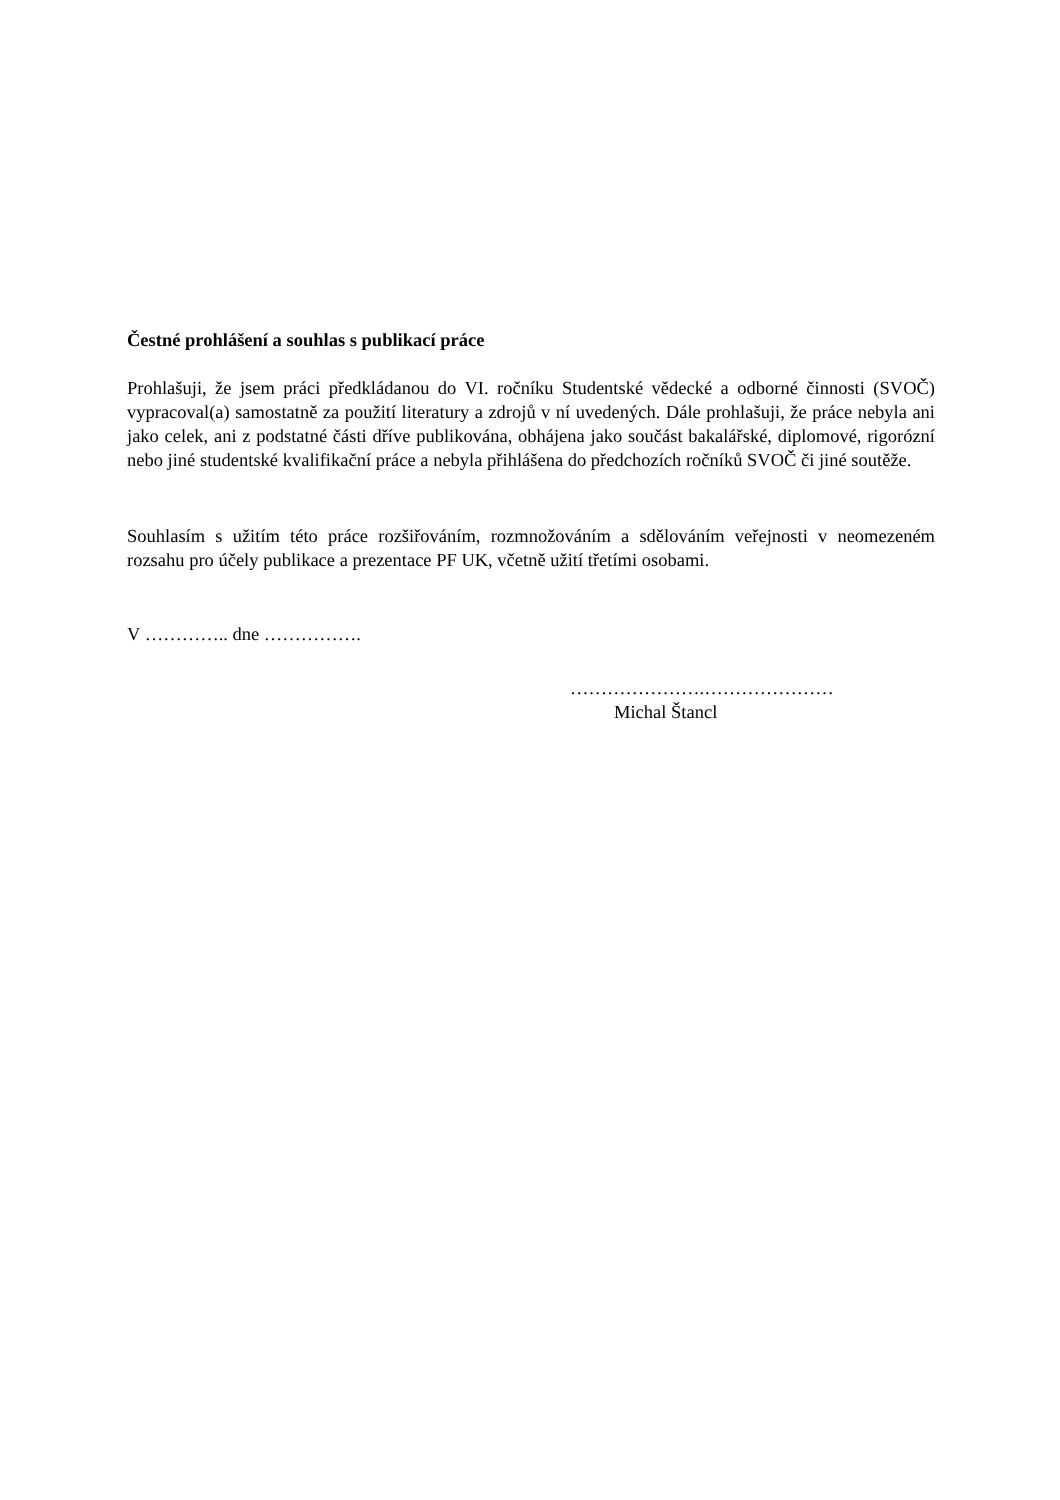Čestné prohlášení a souhlas s publikací práce
Prohlašuji, že jsem práci předkládanou do VI. ročníku Studentské vědecké a odborné činnosti (SVOČ) vypracoval(a) samostatně za použití literatury a zdrojů v ní uvedených. Dále prohlašuji, že práce nebyla ani jako celek, ani z podstatné části dříve publikována, obhájena jako součást bakalářské, diplomové, rigorózní nebo jiné studentské kvalifikační práce a nebyla přihlášena do předchozích ročníků SVOČ či jiné soutěže.
Souhlasím s užitím této práce rozšiřováním, rozmnožováním a sdělováním veřejnosti v neomezeném rozsahu pro účely publikace a prezentace PF UK, včetně užití třetími osobami.
V ………….. dne …………….
………………….…………………
Michal Štancl